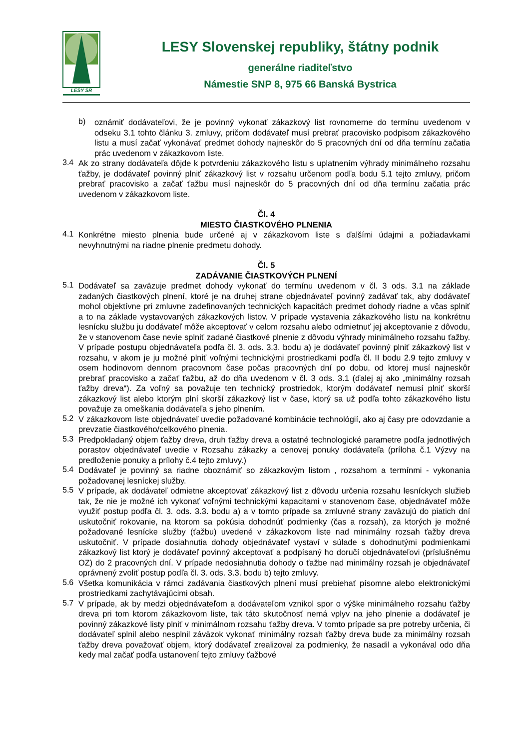LESY SR
LESY Slovenskej republiky, štátny podnik
generálne riaditeľstvo
Námestie SNP 8, 975 66 Banská Bystrica
b)
oznámiť dodávateľovi, že je povinný vykonať zákazkový list rovnomerne do termínu uvedenom v odseku 3.1 tohto článku 3. zmluvy, pričom dodávateľ musí prebrať pracovisko podpisom zákazkového listu a musí začať vykonávať predmet dohody najneskôr do 5 pracovných dní od dňa termínu začatia prác uvedenom v zákazkovom liste.
3.4
Ak zo strany dodávateľa dôjde k potvrdeniu zákazkového listu s uplatnením výhrady minimálneho rozsahu ťažby, je dodávateľ povinný plniť zákazkový list v rozsahu určenom podľa bodu 5.1 tejto zmluvy, pričom prebrať pracovisko a začať ťažbu musí najneskôr do 5 pracovných dní od dňa termínu začatia prác uvedenom v zákazkovom liste.
Čl. 4
MIESTO ČIASTKOVÉHO PLNENIA
4.1
Konkrétne miesto plnenia bude určené aj v zákazkovom liste s ďalšími údajmi a požiadavkami nevyhnutnými na riadne plnenie predmetu dohody.
Čl. 5
ZADÁVANIE ČIASTKOVÝCH PLNENÍ
5.1
Dodávateľ sa zaväzuje predmet dohody vykonať do termínu uvedenom v čl. 3 ods. 3.1 na základe zadaných čiastkových plnení, ktoré je na druhej strane objednávateľ povinný zadávať tak, aby dodávateľ mohol objektívne pri zmluvne zadefinovaných technických kapacitách predmet dohody riadne a včas splniť a to na základe vystavovaných zákazkových listov. V prípade vystavenia zákazkového listu na konkrétnu lesnícku službu ju dodávateľ môže akceptovať v celom rozsahu alebo odmietnuť jej akceptovanie z dôvodu, že v stanovenom čase nevie splniť zadané čiastkové plnenie z dôvodu výhrady minimálneho rozsahu ťažby. V prípade postupu objednávateľa podľa čl. 3. ods. 3.3. bodu a) je dodávateľ povinný plniť zákazkový list v rozsahu, v akom je ju možné plniť voľnými technickými prostriedkami podľa čl. II bodu 2.9 tejto zmluvy v osem hodinovom dennom pracovnom čase počas pracovných dní po dobu, od ktorej musí najneskôr prebrať pracovisko a začať ťažbu, až do dňa uvedenom v čl. 3 ods. 3.1 (ďalej aj ako „minimálny rozsah ťažby dreva“). Za voľný sa považuje ten technický prostriedok, ktorým dodávateľ nemusí plniť skorší zákazkový list alebo ktorým plní skorší zákazkový list v čase, ktorý sa už podľa tohto zákazkového listu považuje za omeškania dodávateľa s jeho plnením.
5.2
V zákazkovom liste objednávateľ uvedie požadované kombinácie technológií, ako aj časy pre odovzdanie a prevzatie čiastkového/celkového plnenia.
5.3
Predpokladaný objem ťažby dreva, druh ťažby dreva a ostatné technologické parametre podľa jednotlivých porastov objednávateľ uvedie v Rozsahu zákazky a cenovej ponuky dodávateľa (príloha č.1 Výzvy na predloženie ponuky a prílohy č.4 tejto zmluvy.)
5.4
Dodávateľ je povinný sa riadne oboznámiť so zákazkovým listom , rozsahom a termínmi - vykonania požadovanej lesníckej služby.
5.5
V prípade, ak dodávateľ odmietne akceptovať zákazkový list z dôvodu určenia rozsahu lesníckych služieb tak, že nie je možné ich vykonať voľnými technickými kapacitami v stanovenom čase, objednávateľ môže využiť postup podľa čl. 3. ods. 3.3. bodu a) a v tomto prípade sa zmluvné strany zaväzujú do piatich dní uskutočniť rokovanie, na ktorom sa pokúsia dohodnúť podmienky (čas a rozsah), za ktorých je možné požadované lesnícke služby (ťažbu) uvedené v zákazkovom liste nad minimálny rozsah ťažby dreva uskutočniť. V prípade dosiahnutia dohody objednávateľ vystaví v súlade s dohodnutými podmienkami zákazkový list ktorý je dodávateľ povinný akceptovať a podpísaný ho doručí objednávateľovi (príslušnému OZ) do 2 pracovných dní. V prípade nedosiahnutia dohody o ťažbe nad minimálny rozsah je objednávateľ oprávnený zvoliť postup podľa čl. 3. ods. 3.3. bodu b) tejto zmluvy.
5.6
Všetka komunikácia v rámci zadávania čiastkových plnení musí prebiehať písomne alebo elektronickými prostriedkami zachytávajúcimi obsah.
5.7
V prípade, ak by medzi objednávateľom a dodávateľom vznikol spor o výške minimálneho rozsahu ťažby dreva pri tom ktorom zákazkovom liste, tak táto skutočnosť nemá vplyv na jeho plnenie a dodávateľ je povinný zákazkové listy plniť v minimálnom rozsahu ťažby dreva. V tomto prípade sa pre potreby určenia, či dodávateľ splnil alebo nesplnil záväzok vykonať minimálny rozsah ťažby dreva bude za minimálny rozsah ťažby dreva považovať objem, ktorý dodávateľ zrealizoval za podmienky, že nasadil a vykonával odo dňa kedy mal začať podľa ustanovení tejto zmluvy ťažbové